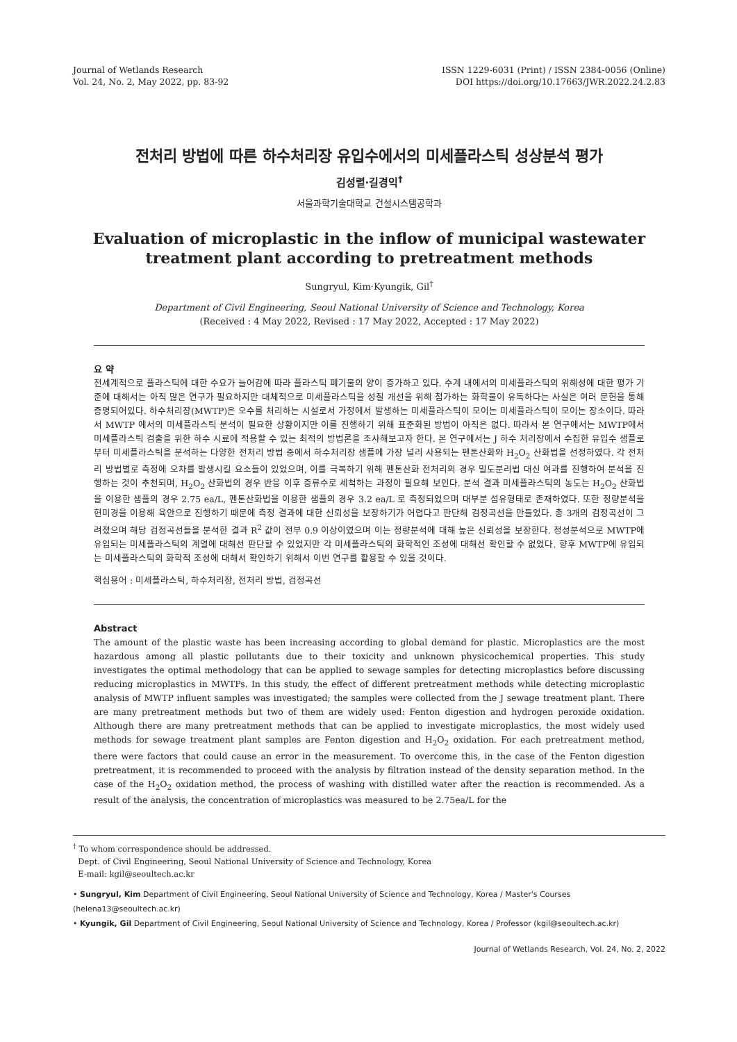Journal of Wetlands Research
Vol. 24, No. 2, May 2022, pp. 83-92
ISSN 1229-6031 (Print) / ISSN 2384-0056 (Online)
DOI https://doi.org/10.17663/JWR.2022.24.2.83
전처리 방법에 따른 하수처리장 유입수에서의 미세플라스틱 성상분석 평가
김성렬·길경익<sup>†</sup>
서울과학기술대학교 건설시스템공학과
Evaluation of microplastic in the inflow of municipal wastewater treatment plant according to pretreatment methods
Sungryul, Kim·Kyungik, Gil<sup>†</sup>
Department of Civil Engineering, Seoul National University of Science and Technology, Korea
(Received : 4 May 2022, Revised : 17 May 2022, Accepted : 17 May 2022)
요 약
전세계적으로 플라스틱에 대한 수요가 늘어감에 따라 플라스틱 폐기물의 양이 증가하고 있다. 수계 내에서의 미세플라스틱의 위해성에 대한 평가 기준에 대해서는 아직 많은 연구가 필요하지만 대체적으로 미세플라스틱을 성질 개선을 위해 첨가하는 화학물이 유독하다는 사실은 여러 문헌을 통해 증명되어있다. 하수처리장(MWTP)은 오수를 처리하는 시설로서 가정에서 발생하는 미세플라스틱이 모이는 미세플라스틱이 모이는 장소이다. 따라서 MWTP 에서의 미세플라스틱 분석이 필요한 상황이지만 이를 진행하기 위해 표준화된 방법이 아직은 없다. 따라서 본 연구에서는 MWTP에서 미세플라스틱 검출을 위한 하수 시료에 적용할 수 있는 최적의 방법론을 조사해보고자 한다. 본 연구에서는 J 하수 처리장에서 수집한 유입수 샘플로부터 미세플라스틱을 분석하는 다양한 전처리 방법 중에서 하수처리장 샘플에 가장 널리 사용되는 펜톤산화와 H<sub>2</sub>O<sub>2</sub> 산화법을 선정하였다. 각 전처리 방법별로 측정에 오차를 발생시킬 요소들이 있었으며, 이를 극복하기 위해 펜톤산화 전처리의 경우 밀도분리법 대신 여과를 진행하여 분석을 진행하는 것이 추천되며, H<sub>2</sub>O<sub>2</sub> 산화법의 경우 반응 이후 증류수로 세척하는 과정이 필요해 보인다. 분석 결과 미세플라스틱의 농도는 H<sub>2</sub>O<sub>2</sub> 산화법을 이용한 샘플의 경우 2.75 ea/L, 펜톤산화법을 이용한 샘플의 경우 3.2 ea/L 로 측정되었으며 대부분 섬유형태로 존재하였다. 또한 정량분석을 현미경을 이용해 육안으로 진행하기 때문에 측정 결과에 대한 신뢰성을 보장하기가 어렵다고 판단해 검정곡선을 만들었다. 총 3개의 검정곡선이 그려졌으며 해당 검정곡선들을 분석한 결과 R<sup>2</sup> 값이 전부 0.9 이상이였으며 이는 정량분석에 대해 높은 신뢰성을 보장한다. 정성분석으로 MWTP에 유입되는 미세플라스틱의 계열에 대해선 판단할 수 있었지만 각 미세플라스틱의 화학적인 조성에 대해선 확인할 수 없었다. 향후 MWTP에 유입되는 미세플라스틱의 화학적 조성에 대해서 확인하기 위해서 이번 연구를 활용할 수 있을 것이다.
핵심용어 : 미세플라스틱, 하수처리장, 전처리 방법, 검정곡선
Abstract
The amount of the plastic waste has been increasing according to global demand for plastic. Microplastics are the most hazardous among all plastic pollutants due to their toxicity and unknown physicochemical properties. This study investigates the optimal methodology that can be applied to sewage samples for detecting microplastics before discussing reducing microplastics in MWTPs. In this study, the effect of different pretreatment methods while detecting microplastic analysis of MWTP influent samples was investigated; the samples were collected from the J sewage treatment plant. There are many pretreatment methods but two of them are widely used: Fenton digestion and hydrogen peroxide oxidation. Although there are many pretreatment methods that can be applied to investigate microplastics, the most widely used methods for sewage treatment plant samples are Fenton digestion and H<sub>2</sub>O<sub>2</sub> oxidation. For each pretreatment method, there were factors that could cause an error in the measurement. To overcome this, in the case of the Fenton digestion pretreatment, it is recommended to proceed with the analysis by filtration instead of the density separation method. In the case of the H<sub>2</sub>O<sub>2</sub> oxidation method, the process of washing with distilled water after the reaction is recommended. As a result of the analysis, the concentration of microplastics was measured to be 2.75ea/L for the
<sup>†</sup> To whom correspondence should be addressed.
Dept. of Civil Engineering, Seoul National University of Science and Technology, Korea
E-mail: kgil@seoultech.ac.kr
• Sungryul, Kim Department of Civil Engineering, Seoul National University of Science and Technology, Korea / Master's Courses (helena13@seoultech.ac.kr)
• Kyungik, Gil Department of Civil Engineering, Seoul National University of Science and Technology, Korea / Professor (kgil@seoultech.ac.kr)
Journal of Wetlands Research, Vol. 24, No. 2, 2022